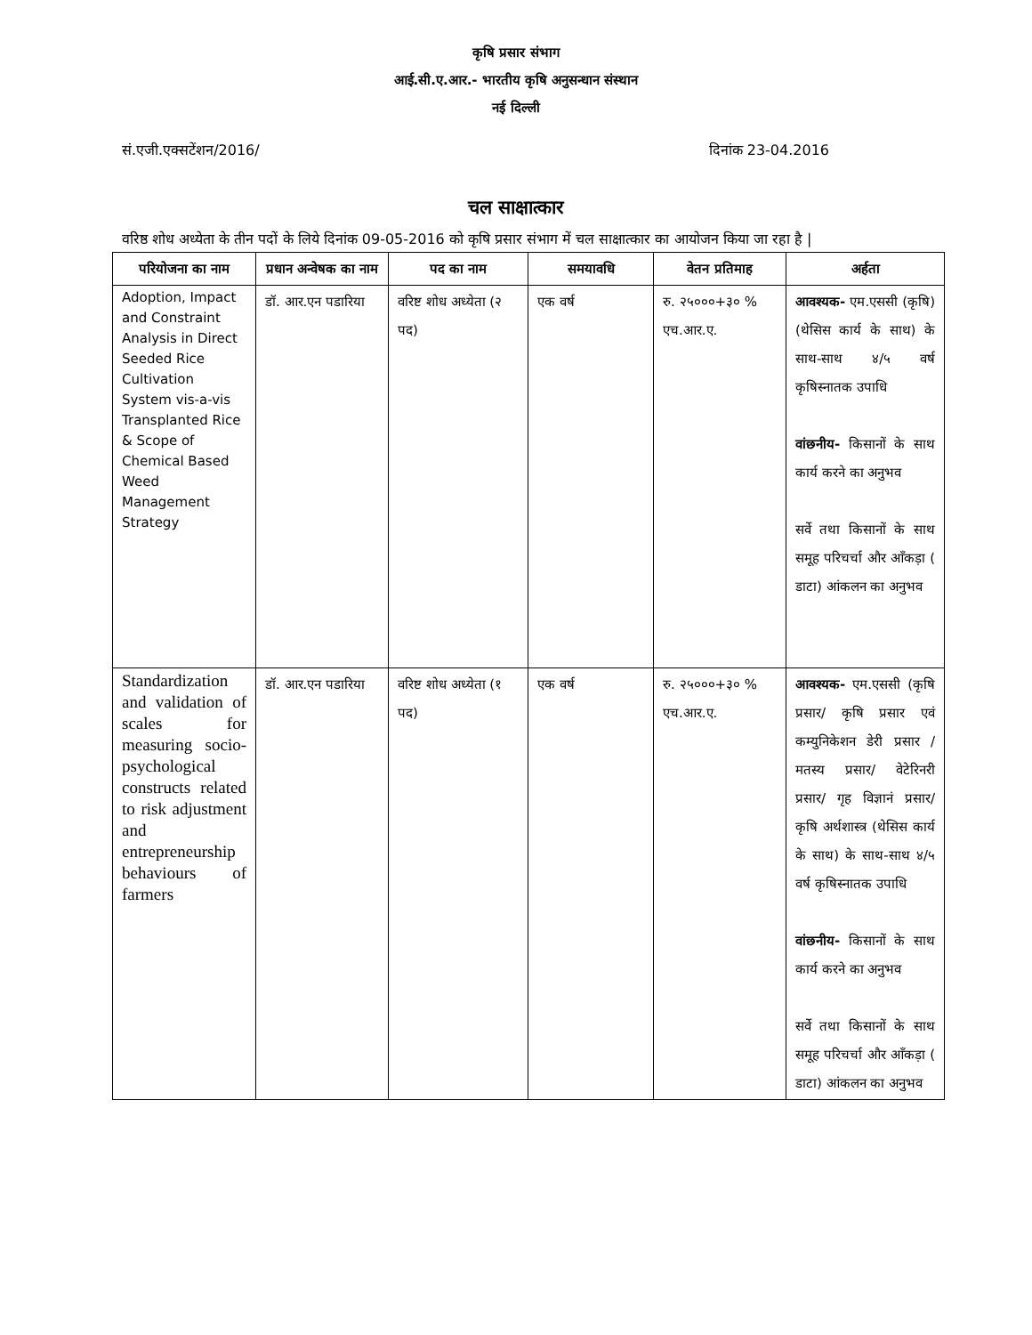कृषि प्रसार संभाग
आई.सी.ए.आर.- भारतीय कृषि अनुसन्धान संस्थान
नई दिल्ली
सं.एजी.एक्सटेंशन/2016/ दिनांक 23-04.2016
चल साक्षात्कार
वरिष्ठ शोध अध्येता के तीन पदों के लिये दिनांक 09-05-2016 को कृषि प्रसार संभाग में चल साक्षात्कार का आयोजन किया जा रहा है |
| परियोजना का नाम | प्रधान अन्वेषक का नाम | पद का नाम | समयावधि | वेतन प्रतिमाह | अर्हता |
| --- | --- | --- | --- | --- | --- |
| Adoption, Impact and Constraint Analysis in Direct Seeded Rice Cultivation System vis-a-vis Transplanted Rice & Scope of Chemical Based Weed Management Strategy | डॉ. आर.एन पडारिया | वरिष्ट शोध अध्येता (२ पद) | एक वर्ष | रु. २५०००+३० % एच.आर.ए. | आवश्यक- एम.एससी (कृषि) (थेसिस कार्य के साथ) के साथ-साथ ४/५ वर्ष कृषिस्नातक उपाधि वांछनीय- किसानों के साथ कार्य करने का अनुभव सर्वे तथा किसानों के साथ समूह परिचर्चा और आँकड़ा ( डाटा) आंकलन का अनुभव |
| Standardization and validation of scales for measuring socio-psychological constructs related to risk adjustment and entrepreneurship behaviours of farmers | डॉ. आर.एन पडारिया | वरिष्ट शोध अध्येता (१ पद) | एक वर्ष | रु. २५०००+३० % एच.आर.ए. | आवश्यक- एम.एससी (कृषि प्रसार/ कृषि प्रसार एवं कम्युनिकेशन डेरी प्रसार /मतस्य प्रसार/ वेटेरिनरी प्रसार/ गृह विज्ञानं प्रसार/ कृषि अर्थशास्त्र (थेसिस कार्य के साथ) के साथ-साथ ४/५ वर्ष कृषिस्नातक उपाधि वांछनीय- किसानों के साथ कार्य करने का अनुभव सर्वे तथा किसानों के साथ समूह परिचर्चा और आँकड़ा ( डाटा) आंकलन का अनुभव |